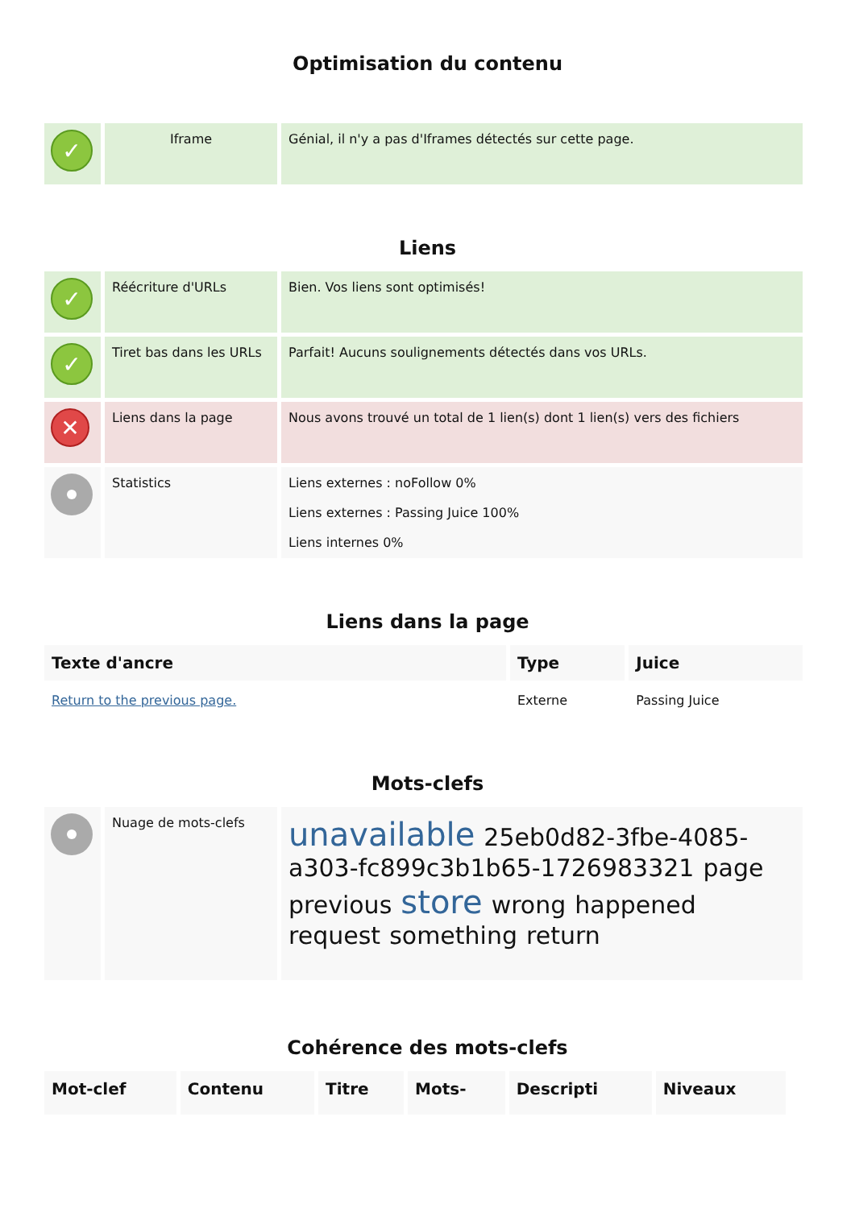Optimisation du contenu
| ✓ | Iframe | Génial, il n'y a pas d'Iframes détectés sur cette page. |
Liens
| ✓ | Réécriture d'URLs | Bien. Vos liens sont optimisés! |
| ✓ | Tiret bas dans les URLs | Parfait! Aucuns soulignements détectés dans vos URLs. |
| ✕ | Liens dans la page | Nous avons trouvé un total de 1 lien(s) dont 1 lien(s) vers des fichiers |
| | Statistics | Liens externes : noFollow 0% Liens externes : Passing Juice 100% Liens internes 0% |
Liens dans la page
| Texte d'ancre | Type | Juice |
| --- | --- | --- |
| Return to the previous page. | Externe | Passing Juice |
Mots-clefs
| | Nuage de mots-clefs | unavailable 25eb0d82-3fbe-4085-a303-fc899c3b1b65-1726983321 page previous store wrong happened request something return |
Cohérence des mots-clefs
| Mot-clef | Contenu | Titre | Mots- | Descripti | Niveaux |
| --- | --- | --- | --- | --- | --- |